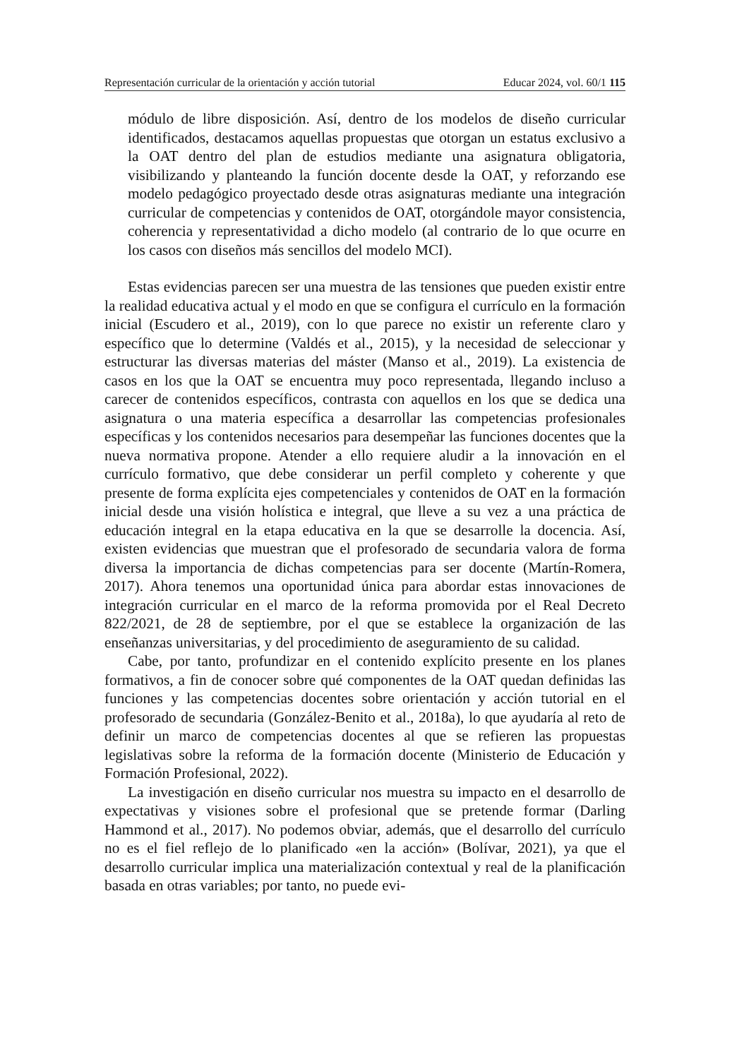Representación curricular de la orientación y acción tutorial Educar 2024, vol. 60/1 115
módulo de libre disposición. Así, dentro de los modelos de diseño curricular identificados, destacamos aquellas propuestas que otorgan un estatus exclusivo a la OAT dentro del plan de estudios mediante una asignatura obligatoria, visibilizando y planteando la función docente desde la OAT, y reforzando ese modelo pedagógico proyectado desde otras asignaturas mediante una integración curricular de competencias y contenidos de OAT, otorgándole mayor consistencia, coherencia y representatividad a dicho modelo (al contrario de lo que ocurre en los casos con diseños más sencillos del modelo MCI).
Estas evidencias parecen ser una muestra de las tensiones que pueden existir entre la realidad educativa actual y el modo en que se configura el currículo en la formación inicial (Escudero et al., 2019), con lo que parece no existir un referente claro y específico que lo determine (Valdés et al., 2015), y la necesidad de seleccionar y estructurar las diversas materias del máster (Manso et al., 2019). La existencia de casos en los que la OAT se encuentra muy poco representada, llegando incluso a carecer de contenidos específicos, contrasta con aquellos en los que se dedica una asignatura o una materia específica a desarrollar las competencias profesionales específicas y los contenidos necesarios para desempeñar las funciones docentes que la nueva normativa propone. Atender a ello requiere aludir a la innovación en el currículo formativo, que debe considerar un perfil completo y coherente y que presente de forma explícita ejes competenciales y contenidos de OAT en la formación inicial desde una visión holística e integral, que lleve a su vez a una práctica de educación integral en la etapa educativa en la que se desarrolle la docencia. Así, existen evidencias que muestran que el profesorado de secundaria valora de forma diversa la importancia de dichas competencias para ser docente (Martín-Romera, 2017). Ahora tenemos una oportunidad única para abordar estas innovaciones de integración curricular en el marco de la reforma promovida por el Real Decreto 822/2021, de 28 de septiembre, por el que se establece la organización de las enseñanzas universitarias, y del procedimiento de aseguramiento de su calidad.
Cabe, por tanto, profundizar en el contenido explícito presente en los planes formativos, a fin de conocer sobre qué componentes de la OAT quedan definidas las funciones y las competencias docentes sobre orientación y acción tutorial en el profesorado de secundaria (González-Benito et al., 2018a), lo que ayudaría al reto de definir un marco de competencias docentes al que se refieren las propuestas legislativas sobre la reforma de la formación docente (Ministerio de Educación y Formación Profesional, 2022).
La investigación en diseño curricular nos muestra su impacto en el desarrollo de expectativas y visiones sobre el profesional que se pretende formar (Darling Hammond et al., 2017). No podemos obviar, además, que el desarrollo del currículo no es el fiel reflejo de lo planificado «en la acción» (Bolívar, 2021), ya que el desarrollo curricular implica una materialización contextual y real de la planificación basada en otras variables; por tanto, no puede evi-